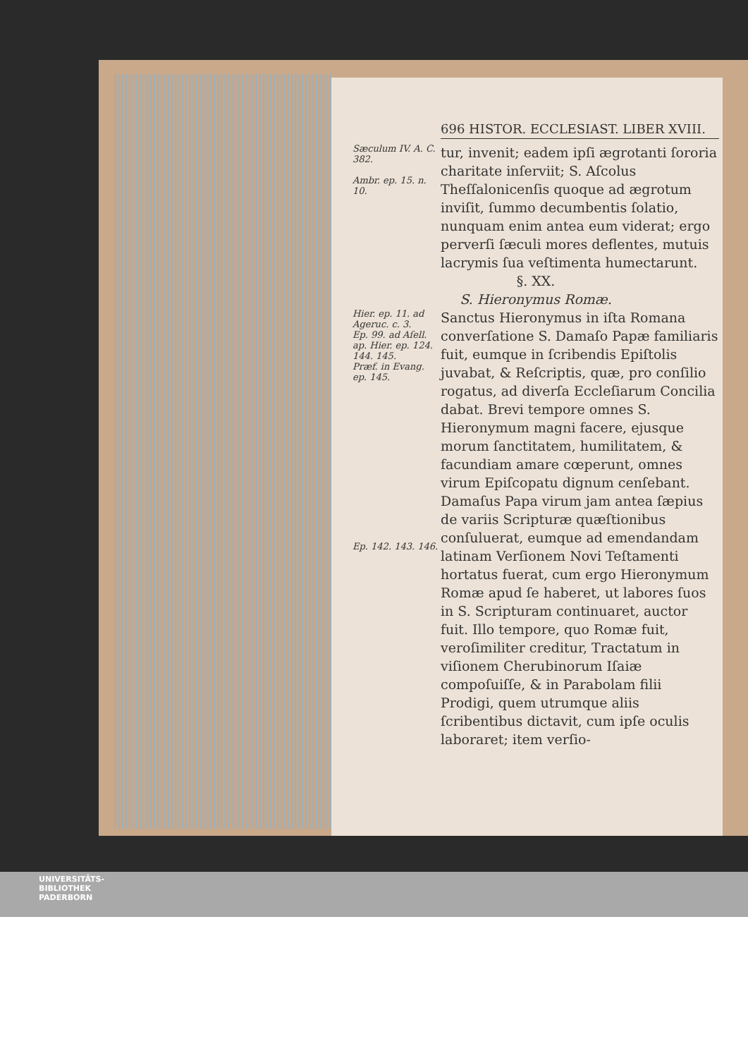696 HISTOR. ECCLESIAST. LIBER XVIII.
Sæculum IV. A. C. 382.
Ambr. ep. 15. n. 10.
tur, invenit; eadem ipſi ægrotanti ſororia charitate inſerviit; S. Aſcolus Theſſalonicenſis quoque ad ægrotum inviſit, ſummo decumbentis ſolatio, nunquam enim antea eum viderat; ergo perverſi ſæculi mores deflentes, mutuis lacrymis ſua veſtimenta humectarunt.
§. XX.
S. Hieronymus Romæ.
Hier. ep. 11. ad Ageruc. c. 3.
Ep. 99. ad Aſell. ap. Hier. ep. 124. 144. 145.
Præf. in Evang. ep. 145.
Ep. 142. 143. 146.
Sanctus Hieronymus in iſta Romana converſatione S. Damaſo Papæ familiaris fuit, eumque in ſcribendis Epiſtolis juvabat, & Reſcriptis, quæ, pro conſilio rogatus, ad diverſa Eccleſiarum Concilia dabat. Brevi tempore omnes S. Hieronymum magni facere, ejusque morum ſanctitatem, humilitatem, & facundiam amare cœperunt, omnes virum Epiſcopatu dignum cenſebant. Damaſus Papa virum jam antea ſæpius de variis Scripturæ quæſtionibus conſuluerat, eumque ad emendandam latinam Verſionem Novi Teſtamenti hortatus fuerat, cum ergo Hieronymum Romæ apud ſe haberet, ut labores ſuos in S. Scripturam continuaret, auctor fuit. Illo tempore, quo Romæ fuit, veroſimiliter creditur, Tractatum in viſionem Cherubinorum Iſaiæ compoſuiſſe, & in Parabolam filii Prodigi, quem utrumque aliis ſcribentibus dictavit, cum ipſe oculis laboraret; item verſio-
UNIVERSITÄTS-
BIBLIOTHEK
PADERBORN